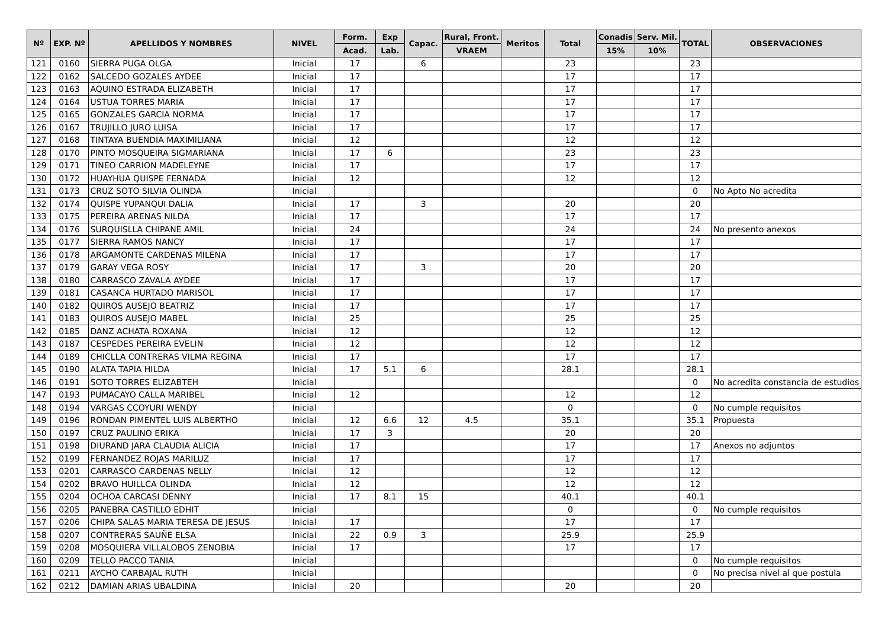| Nº | EXP. Nº | APELLIDOS Y NOMBRES | NIVEL | Form. | Exp | Capac. | Rural, Front. | Meritos | Total | Conadis | Serv. Mil. | TOTAL | OBSERVACIONES |
| --- | --- | --- | --- | --- | --- | --- | --- | --- | --- | --- | --- | --- | --- |
| | | | | Acad. | Lab. | | VRAEM | | | 15% | 10% | | |
| 121 | 0160 | SIERRA PUGA OLGA | Inicial | 17 | | 6 | | | 23 | | | 23 | |
| 122 | 0162 | SALCEDO GOZALES AYDEE | Inicial | 17 | | | | | 17 | | | 17 | |
| 123 | 0163 | AQUINO ESTRADA ELIZABETH | Inicial | 17 | | | | | 17 | | | 17 | |
| 124 | 0164 | USTUA TORRES MARIA | Inicial | 17 | | | | | 17 | | | 17 | |
| 125 | 0165 | GONZALES GARCIA NORMA | Inicial | 17 | | | | | 17 | | | 17 | |
| 126 | 0167 | TRUJILLO JURO LUISA | Inicial | 17 | | | | | 17 | | | 17 | |
| 127 | 0168 | TINTAYA BUENDIA MAXIMILIANA | Inicial | 12 | | | | | 12 | | | 12 | |
| 128 | 0170 | PINTO MOSQUEIRA SIGMARIANA | Inicial | 17 | 6 | | | | 23 | | | 23 | |
| 129 | 0171 | TINEO CARRION MADELEYNE | Inicial | 17 | | | | | 17 | | | 17 | |
| 130 | 0172 | HUAYHUA QUISPE FERNADA | Inicial | 12 | | | | | 12 | | | 12 | |
| 131 | 0173 | CRUZ SOTO SILVIA OLINDA | Inicial | | | | | | | | | 0 | No Apto No acredita |
| 132 | 0174 | QUISPE YUPANQUI DALIA | Inicial | 17 | | 3 | | | 20 | | | 20 | |
| 133 | 0175 | PEREIRA ARENAS NILDA | Inicial | 17 | | | | | 17 | | | 17 | |
| 134 | 0176 | SURQUISLLA CHIPANE AMIL | Inicial | 24 | | | | | 24 | | | 24 | No presento anexos |
| 135 | 0177 | SIERRA RAMOS NANCY | Inicial | 17 | | | | | 17 | | | 17 | |
| 136 | 0178 | ARGAMONTE CARDENAS MILENA | Inicial | 17 | | | | | 17 | | | 17 | |
| 137 | 0179 | GARAY VEGA ROSY | Inicial | 17 | | 3 | | | 20 | | | 20 | |
| 138 | 0180 | CARRASCO ZAVALA AYDEE | Inicial | 17 | | | | | 17 | | | 17 | |
| 139 | 0181 | CASANCA HURTADO MARISOL | Inicial | 17 | | | | | 17 | | | 17 | |
| 140 | 0182 | QUIROS AUSEJO BEATRIZ | Inicial | 17 | | | | | 17 | | | 17 | |
| 141 | 0183 | QUIROS AUSEJO MABEL | Inicial | 25 | | | | | 25 | | | 25 | |
| 142 | 0185 | DANZ ACHATA ROXANA | Inicial | 12 | | | | | 12 | | | 12 | |
| 143 | 0187 | CESPEDES PEREIRA EVELIN | Inicial | 12 | | | | | 12 | | | 12 | |
| 144 | 0189 | CHICLLA CONTRERAS VILMA REGINA | Inicial | 17 | | | | | 17 | | | 17 | |
| 145 | 0190 | ALATA TAPIA HILDA | Inicial | 17 | 5.1 | 6 | | | 28.1 | | | 28.1 | |
| 146 | 0191 | SOTO TORRES ELIZABTEH | Inicial | | | | | | | | | 0 | No acredita constancia de estudios |
| 147 | 0193 | PUMACAYO CALLA MARIBEL | Inicial | 12 | | | | | 12 | | | 12 | |
| 148 | 0194 | VARGAS CCOYURI WENDY | Inicial | | | | | | 0 | | | 0 | No cumple requisitos |
| 149 | 0196 | RONDAN PIMENTEL LUIS ALBERTHO | Inicial | 12 | 6.6 | 12 | 4.5 | | 35.1 | | | 35.1 | Propuesta |
| 150 | 0197 | CRUZ PAULINO ERIKA | Inicial | 17 | 3 | | | | 20 | | | 20 | |
| 151 | 0198 | DIURAND JARA CLAUDIA ALICIA | Inicial | 17 | | | | | 17 | | | 17 | Anexos no adjuntos |
| 152 | 0199 | FERNANDEZ ROJAS MARILUZ | Inicial | 17 | | | | | 17 | | | 17 | |
| 153 | 0201 | CARRASCO CARDENAS NELLY | Inicial | 12 | | | | | 12 | | | 12 | |
| 154 | 0202 | BRAVO HUILLCA OLINDA | Inicial | 12 | | | | | 12 | | | 12 | |
| 155 | 0204 | OCHOA CARCASI DENNY | Inicial | 17 | 8.1 | 15 | | | 40.1 | | | 40.1 | |
| 156 | 0205 | PANEBRA CASTILLO EDHIT | Inicial | | | | | | 0 | | | 0 | No cumple requisitos |
| 157 | 0206 | CHIPA SALAS MARIA TERESA DE JESUS | Inicial | 17 | | | | | 17 | | | 17 | |
| 158 | 0207 | CONTRERAS SAUÑE ELSA | Inicial | 22 | 0.9 | 3 | | | 25.9 | | | 25.9 | |
| 159 | 0208 | MOSQUIERA VILLALOBOS ZENOBIA | Inicial | 17 | | | | | 17 | | | 17 | |
| 160 | 0209 | TELLO PACCO TANIA | Inicial | | | | | | | | | 0 | No cumple requisitos |
| 161 | 0211 | AYCHO CARBAJAL RUTH | Inicial | | | | | | | | | 0 | No precisa nivel al que postula |
| 162 | 0212 | DAMIAN ARIAS UBALDINA | Inicial | 20 | | | | | 20 | | | 20 | |